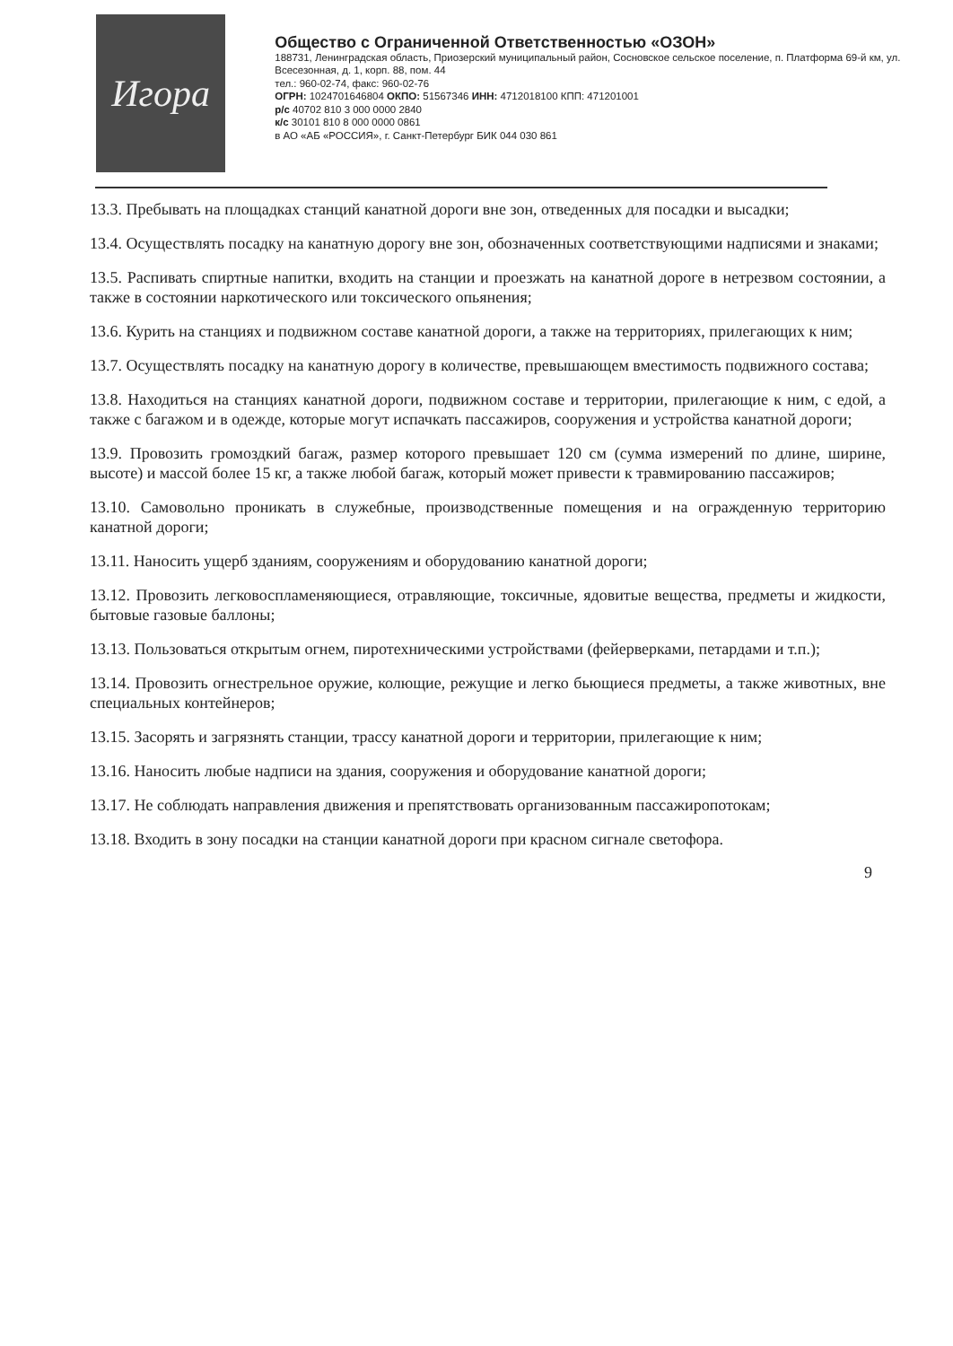Игора
Общество с Ограниченной Ответственностью «ОЗОН»
188731, Ленинградская область, Приозерский муниципальный район, Сосновское сельское поселение, п. Платформа 69-й км, ул. Всесезонная, д. 1, корп. 88, пом. 44
тел.: 960-02-74, факс: 960-02-76
ОГРН: 1024701646804 ОКПО: 51567346 ИНН: 4712018100 КПП: 471201001
р/с 40702 810 3 000 0000 2840
к/с 30101 810 8 000 0000 0861
в АО «АБ «РОССИЯ», г. Санкт-Петербург БИК 044 030 861
13.3. Пребывать на площадках станций канатной дороги вне зон, отведенных для посадки и высадки;
13.4. Осуществлять посадку на канатную дорогу вне зон, обозначенных соответствующими надписями и знаками;
13.5. Распивать спиртные напитки, входить на станции и проезжать на канатной дороге в нетрезвом состоянии, а также в состоянии наркотического или токсического опьянения;
13.6. Курить на станциях и подвижном составе канатной дороги, а также на территориях, прилегающих к ним;
13.7. Осуществлять посадку на канатную дорогу в количестве, превышающем вместимость подвижного состава;
13.8. Находиться на станциях канатной дороги, подвижном составе и территории, прилегающие к ним, с едой, а также с багажом и в одежде, которые могут испачкать пассажиров, сооружения и устройства канатной дороги;
13.9. Провозить громоздкий багаж, размер которого превышает 120 см (сумма измерений по длине, ширине, высоте) и массой более 15 кг, а также любой багаж, который может привести к травмированию пассажиров;
13.10. Самовольно проникать в служебные, производственные помещения и на огражденную территорию канатной дороги;
13.11. Наносить ущерб зданиям, сооружениям и оборудованию канатной дороги;
13.12. Провозить легковоспламеняющиеся, отравляющие, токсичные, ядовитые вещества, предметы и жидкости, бытовые газовые баллоны;
13.13. Пользоваться открытым огнем, пиротехническими устройствами (фейерверками, петардами и т.п.);
13.14. Провозить огнестрельное оружие, колющие, режущие и легко бьющиеся предметы, а также животных, вне специальных контейнеров;
13.15. Засорять и загрязнять станции, трассу канатной дороги и территории, прилегающие к ним;
13.16. Наносить любые надписи на здания, сооружения и оборудование канатной дороги;
13.17. Не соблюдать направления движения и препятствовать организованным пассажиропотокам;
13.18. Входить в зону посадки на станции канатной дороги при красном сигнале светофора.
9